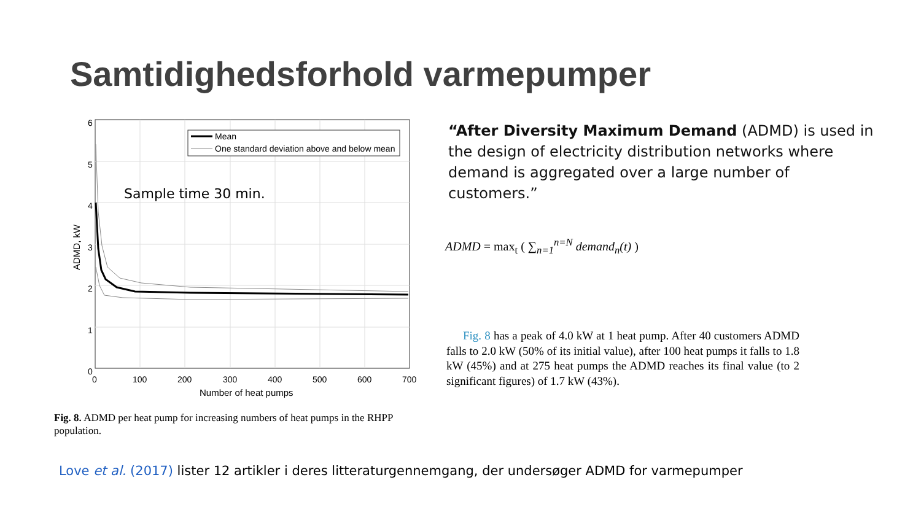Samtidighedsforhold varmepumper
Mean
One standard deviation above and below mean
6
5
4
3
2
1
0
0
100
200
300
400
500
600
700
Number of heat pumps
ADMD, kW
Sample time 30 min.
Fig. 8. ADMD per heat pump for increasing numbers of heat pumps in the RHPP population.
“After Diversity Maximum Demand (ADMD) is used in the design of electricity distribution networks where demand is aggregated over a large number of customers.”
ADMD = max<sub>t</sub> ( ∑<sub>n=1</sub><sup>n=N</sup> demand<sub>n</sub>(t) )
Fig. 8 has a peak of 4.0 kW at 1 heat pump. After 40 customers ADMD falls to 2.0 kW (50% of its initial value), after 100 heat pumps it falls to 1.8 kW (45%) and at 275 heat pumps the ADMD reaches its final value (to 2 significant figures) of 1.7 kW (43%).
Love et al. (2017) lister 12 artikler i deres litteraturgennemgang, der undersøger ADMD for varmepumper